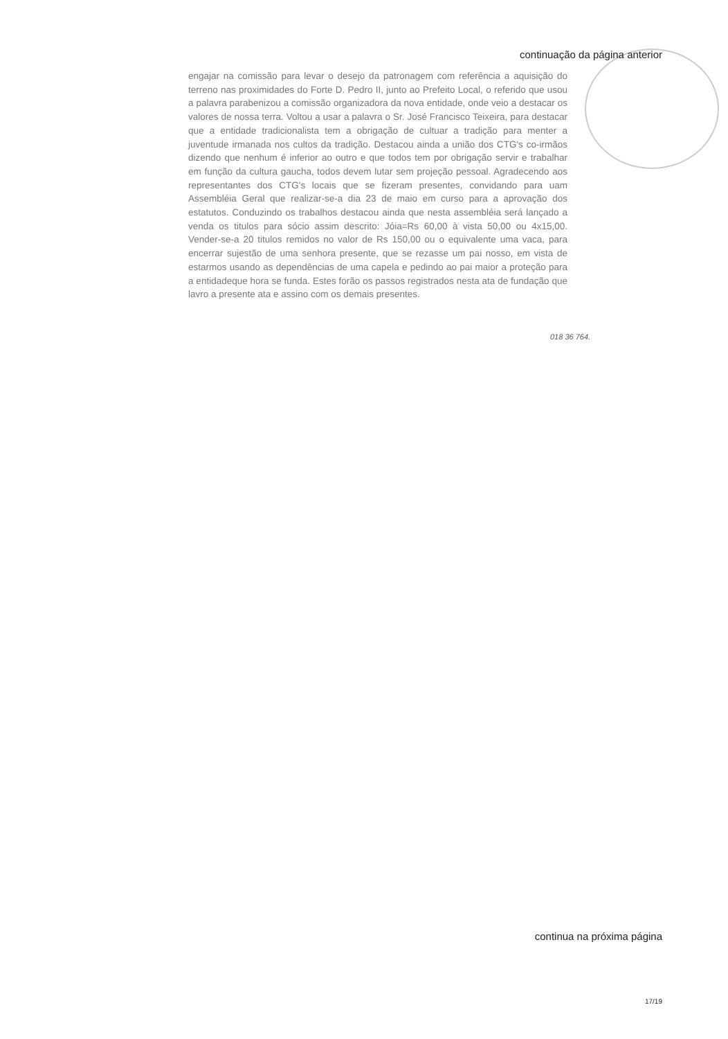continuação da página anterior
engajar na comissão para levar o desejo da patronagem com referência a aquisição do terreno nas proximidades do Forte D. Pedro II, junto ao Prefeito Local, o referido que usou a palavra parabenizou a comissão organizadora da nova entidade, onde veio a destacar os valores de nossa terra. Voltou a usar a palavra o Sr. José Francisco Teixeira, para destacar que a entidade tradicionalista tem a obrigação de cultuar a tradição para menter a juventude irmanada nos cultos da tradição. Destacou ainda a união dos CTG's co-irmãos dizendo que nenhum é inferior ao outro e que todos tem por obrigação servir e trabalhar em função da cultura gaucha, todos devem lutar sem projeção pessoal. Agradecendo aos representantes dos CTG's locais que se fizeram presentes, convidando para uam Assembléia Geral que realizar-se-a dia 23 de maio em curso para a aprovação dos estatutos. Conduzindo os trabalhos destacou ainda que nesta assembléia será lançado a venda os titulos para sócio assim descrito: Jóia=Rs 60,00 à vista 50,00 ou 4x15,00. Vender-se-a 20 titulos remidos no valor de Rs 150,00 ou o equivalente uma vaca, para encerrar sujestão de uma senhora presente, que se rezasse um pai nosso, em vista de estarmos usando as dependências de uma capela e pedindo ao pai maior a proteção para a entidadeque hora se funda. Estes forão os passos registrados nesta ata de fundação que lavro a presente ata e assino com os demais presentes.
018 36 764.
continua na próxima página
17/19